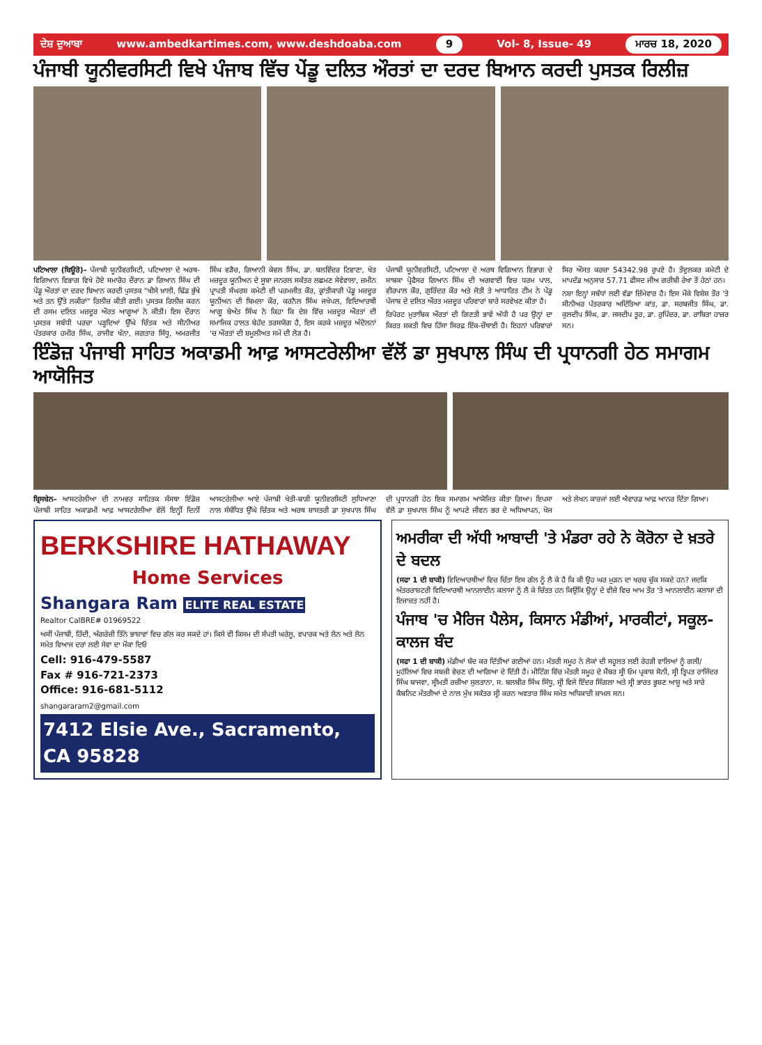ਦੇਸ਼ ਦੁਆਬਾ www.ambedkartimes.com, www.deshdoaba.com 9 Vol- 8, Issue- 49 ਮਾਰਚ 18, 2020
ਪੰਜਾਬੀ ਯੂਨੀਵਰਸਿਟੀ ਵਿਖੇ ਪੰਜਾਬ ਵਿੱਚ ਪੇਂਡੂ ਦਲਿਤ ਔਰਤਾਂ ਦਾ ਦਰਦ ਬਿਆਨ ਕਰਦੀ ਪੁਸਤਕ ਰਿਲੀਜ਼
ਪਟਿਆਲਾ (ਬਿਊਰੋ)– ਪੰਜਾਬੀ ਯੂਨੀਵਰਸਿਟੀ, ਪਟਿਆਲਾ ਦੇ ਅਰਥ-ਵਿਗਿਆਨ ਵਿਭਾਗ ਵਿਖੇ ਹੋਏ ਸਮਾਰੋਹ ਦੌਰਾਨ ਡਾ ਗਿਆਨ ਸਿੰਘ ਦੀ ਪੇਂਡੂ ਔਰਤਾਂ ਦਾ ਦਰਦ ਬਿਆਨ ਕਰਦੀ ਪੁਸਤਕ "ਖੀਸੇ ਖ਼ਾਲੀ, ਢਿੱਡ ਭੁੱਖੇ ਅਤੇ ਤਨ ਉੱਤੇ ਲਕੀਰਾਂ" ਰਿਲੀਜ਼ ਕੀਤੀ ਗਈ। ਪੁਸਤਕ ਰਿਲੀਜ਼ ਕਰਨ ਦੀ ਰਸਮ ਦਲਿਤ ਮਜ਼ਦੂਰ ਔਰਤ ਆਗੂਆਂ ਨੇ ਕੀਤੀ। ਇਸ ਦੌਰਾਨ ਪੁਸਤਕ ਸਬੰਧੀ ਪਰਚਾ ਪੜ੍ਹਦਿਆਂ ਉੱਘੇ ਚਿੰਤਕ ਅਤੇ ਸੀਨੀਅਰ ਪੱਤਰਕਾਰ ਹਮੀਰ ਸਿੰਘ, ਰਾਜੀਵ ਖੰਨਾ, ਜਗਤਾਰ ਸਿੱਧੂ, ਅਮਰਜੀਤ ਸਿੰਘ ਵੜੈਚ, ਗਿਆਨੀ ਕੇਵਲ ਸਿੰਘ, ਡਾ. ਬਲਵਿੰਦਰ ਟਿਵਾਣਾ, ਖੇਤ ਮਜ਼ਦੂਰ ਯੂਨੀਅਨ ਦੇ ਸੂਬਾ ਜਨਰਲ ਸਕੱਤਰ ਲਛਮਣ ਸੇਵੇਵਾਲਾ, ਜ਼ਮੀਨ ਪ੍ਰਾਪਤੀ ਸੰਘਰਸ਼ ਕਮੇਟੀ ਦੀ ਪਰਮਜੀਤ ਕੌਰ, ਕ੍ਰਾਂਤੀਕਾਰੀ ਪੇਂਡੂ ਮਜ਼ਦੂਰ ਯੂਨੀਅਨ ਦੀ ਬਿਮਲਾ ਕੌਰ, ਕਰਨੈਲ ਸਿੰਘ ਜਖੇਪਲ, ਵਿਦਿਆਰਥੀ ਆਗੂ ਬੇਅੰਤ ਸਿੰਘ ਨੇ ਕਿਹਾ ਕਿ ਦੇਸ਼ ਵਿੱਚ ਮਜ਼ਦੂਰ ਔਰਤਾਂ ਦੀ ਸਮਾਜਿਕ ਹਾਲਤ ਬੇਹੱਦ ਤਰਸਯੋਗ ਹੈ, ਇਸ ਕਰਕੇ ਮਜ਼ਦੂਰ ਅੰਦੋਲਨਾਂ 'ਚ ਔਰਤਾਂ ਦੀ ਸ਼ਮੂਲੀਅਤ ਸਮੇਂ ਦੀ ਲੋੜ ਹੈ।
ਪੰਜਾਬੀ ਯੂਨੀਵਰਸਿਟੀ, ਪਟਿਆਲਾ ਦੇ ਅਰਥ ਵਿਗਿਆਨ ਵਿਭਾਗ ਦੇ ਸਾਬਕਾ ਪ੍ਰੋਫੈਸਰ ਗਿਆਨ ਸਿੰਘ ਦੀ ਅਗਵਾਈ ਵਿਚ ਧਰਮ ਪਾਲ, ਵੀਰਪਾਲ ਕੌਰ, ਗੁਰਿੰਦਰ ਕੌਰ ਅਤੇ ਜੋਤੀ ਤੇ ਆਧਾਰਿਤ ਟੀਮ ਨੇ ਪੇਂਡੂ ਪੰਜਾਬ ਦੇ ਦਲਿਤ ਔਰਤ ਮਜ਼ਦੂਰ ਪਰਿਵਾਰਾਂ ਬਾਰੇ ਸਰਵੇਖਣ ਕੀਤਾ ਹੈ।
ਰਿਪੋਰਟ ਮੁਤਾਬਿਕ ਔਰਤਾਂ ਦੀ ਗਿਣਤੀ ਭਾਵੇਂ ਅੱਧੀ ਹੈ ਪਰ ਉਨ੍ਹਾਂ ਦਾ ਕਿਰਤ ਸ਼ਕਤੀ ਵਿਚ ਹਿੱਸਾ ਸਿਰਫ਼ ਇੱਕ-ਚੌਥਾਈ ਹੈ। ਇਹਨਾਂ ਪਰਿਵਾਰਾਂ ਸਿਰ ਔਸਤ ਕਰਜ਼ਾ 54342.98 ਰੁਪਏ ਹੈ। ਤੇਂਦੁਲਕਰ ਕਮੇਟੀ ਦੇ ਮਾਪਦੰਡ ਅਨੁਸਾਰ 57.71 ਫੀਸਦ ਜੀਅ ਗਰੀਬੀ ਰੇਖਾ ਤੋਂ ਹੇਠਾਂ ਹਨ।
ਨਸ਼ਾ ਇਨ੍ਹਾਂ ਸਬੰਧਾਂ ਲਈ ਵੱਡਾ ਜ਼ਿੰਮੇਵਾਰ ਹੈ। ਇਸ ਮੌਕੇ ਵਿਸ਼ੇਸ਼ ਤੌਰ 'ਤੇ ਸੀਨੀਅਰ ਪੱਤਰਕਾਰ ਅਦਿੱਤਿਆ ਕਾਂਤ, ਡਾ. ਸਰਬਜੀਤ ਸਿੰਘ, ਡਾ. ਕੁਲਦੀਪ ਸਿੰਘ, ਡਾ. ਜਸਦੀਪ ਤੂਰ, ਡਾ. ਰੁਪਿੰਦਰ, ਡਾ. ਰਾਬਿਤਾ ਹਾਜ਼ਰ ਸਨ।
ਇੰਡੋਜ਼ ਪੰਜਾਬੀ ਸਾਹਿਤ ਅਕਾਡਮੀ ਆਫ਼ ਆਸਟਰੇਲੀਆ ਵੱਲੋਂ ਡਾ ਸੁਖਪਾਲ ਸਿੰਘ ਦੀ ਪ੍ਰਧਾਨਗੀ ਹੇਠ ਸਮਾਗਮ ਆਯੋਜਿਤ
ਬ੍ਰਿਸਬੇਨ– ਆਸਟਰੇਲੀਆ ਦੀ ਨਾਮਵਰ ਸਾਹਿਤਕ ਸੰਸਥਾ ਇੰਡੋਜ਼ ਪੰਜਾਬੀ ਸਾਹਿਤ ਅਕਾਡਮੀ ਆਫ਼ ਆਸਟਰੇਲੀਆ ਵੱਲੋਂ ਇਨ੍ਹੀਂ ਦਿਨੀਂ ਆਸਟਰੇਲੀਆ ਆਏ ਪੰਜਾਬੀ ਖੇਤੀ-ਬਾੜੀ ਯੂਨੀਵਰਸਿਟੀ ਲੁਧਿਆਣਾ ਨਾਲ ਸੰਬੰਧਿਤ ਉੱਘੇ ਚਿੰਤਕ ਅਤੇ ਅਰਥ ਸ਼ਾਸਤਰੀ ਡਾ ਸੁਖਪਾਲ ਸਿੰਘ ਦੀ ਪ੍ਰਧਾਨਗੀ ਹੇਠ ਇਕ ਸਮਾਗਮ ਆਯੋਜਿਤ ਕੀਤਾ ਗਿਆ। ਇਪਸਾ ਵੱਲੋਂ ਡਾ ਸੁਖਪਾਲ ਸਿੰਘ ਨੂੰ ਆਪਣੇ ਜੀਵਨ ਭਰ ਦੇ ਅਧਿਆਪਨ, ਖੋਜ ਅਤੇ ਲੇਖਨ ਕਾਰਜਾਂ ਲਈ ਐਵਾਰਡ ਆਫ਼ ਆਨਰ ਦਿੱਤਾ ਗਿਆ।
BERKSHIRE HATHAWAY
Home Services
Shangara Ram ELITE REAL ESTATE
Realtor CalBRE# 01969522
ਅਸੀਂ ਪੰਜਾਬੀ, ਹਿੰਦੀ, ਅੰਗਰੇਜ਼ੀ ਤਿੰਨੇ ਭਾਸ਼ਾਵਾਂ ਵਿਚ ਗੱਲ ਕਰ ਸਕਦੇ ਹਾਂ। ਕਿਸੇ ਵੀ ਕਿਸਮ ਦੀ ਸੰਪਤੀ ਘਰੇਲੂ, ਵਪਾਰਕ ਅਤੇ ਲੋਨ ਅਤੇ ਲੋਨ ਸਮੇਤ ਵਿਆਜ ਦਰਾਂ ਲਈ ਸੇਵਾ ਦਾ ਮੌਕਾ ਦਿਓ
Cell: 916-479-5587
Fax # 916-721-2373
Office: 916-681-5112
shangararam2@gmail.com
7412 Elsie Ave., Sacramento, CA 95828
ਅਮਰੀਕਾ ਦੀ ਅੱਧੀ ਆਬਾਦੀ 'ਤੇ ਮੰਡਰਾ ਰਹੇ ਨੇ ਕੋਰੋਨਾ ਦੇ ਖ਼ਤਰੇ ਦੇ ਬਦਲ
(ਸਫਾ 1 ਦੀ ਬਾਕੀ) ਵਿਦਿਆਰਥੀਆਂ ਵਿਚ ਚਿੰਤਾ ਇਸ ਗੱਲ ਨੂੰ ਲੈ ਕੇ ਹੈ ਕਿ ਕੀ ਉਹ ਘਰ ਮੁੜਨ ਦਾ ਖਰਚ ਚੁੱਕ ਸਕਦੇ ਹਨ? ਜਦਕਿ ਅੰਤਰਰਾਸ਼ਟਰੀ ਵਿਦਿਆਰਥੀ ਆਨਲਾਈਨ ਕਲਾਸਾਂ ਨੂੰ ਲੈ ਕੇ ਚਿੰਤਤ ਹਨ ਕਿਉਂਕਿ ਉਨ੍ਹਾਂ ਦੇ ਵੀਜ਼ੇ ਵਿਚ ਆਮ ਤੌਰ 'ਤੇ ਆਨਲਾਈਨ ਕਲਾਸਾਂ ਦੀ ਇਜਾਜ਼ਤ ਨਹੀਂ ਹੈ।
ਪੰਜਾਬ 'ਚ ਮੈਰਿਜ ਪੈਲੇਸ, ਕਿਸਾਨ ਮੰਡੀਆਂ, ਮਾਰਕੀਟਾਂ, ਸਕੂਲ-ਕਾਲਜ ਬੰਦ
(ਸਫਾ 1 ਦੀ ਬਾਕੀ) ਮੰਡੀਆਂ ਬੰਦ ਕਰ ਦਿੱਤੀਆਂ ਗਈਆਂ ਹਨ। ਮੰਤਰੀ ਸਮੂਹ ਨੇ ਲੋਕਾਂ ਦੀ ਸਹੂਲਤ ਲਈ ਰੇਹੜੀ ਵਾਲਿਆਂ ਨੂੰ ਗਲੀ/ਮੁਹੱਲਿਆਂ ਵਿਚ ਸਬਜ਼ੀ ਵੇਚਣ ਦੀ ਆਗਿਆ ਦੇ ਦਿੱਤੀ ਹੈ। ਮੀਟਿੰਗ ਵਿੱਚ ਮੰਤਰੀ ਸਮੂਹ ਦੇ ਮੈਂਬਰ ਸ੍ਰੀ ਓਮ ਪ੍ਰਕਾਸ਼ ਸੋਨੀ, ਸ੍ਰੀ ਤ੍ਰਿਪਤ ਰਾਜਿੰਦਰ ਸਿੰਘ ਬਾਜਵਾ, ਸ੍ਰੀਮਤੀ ਰਜ਼ੀਆ ਸੁਲਤਾਨਾ, ਸ. ਬਲਬੀਰ ਸਿੰਘ ਸਿੱਧੂ, ਸ੍ਰੀ ਵਿਜੇ ਇੰਦਰ ਸਿੰਗਲਾ ਅਤੇ ਸ੍ਰੀ ਭਾਰਤ ਭੂਸ਼ਣ ਆਸ਼ੂ ਅਤੇ ਸਾਰੇ ਕੈਬਨਿਟ ਮੰਤਰੀਆਂ ਦੇ ਨਾਲ ਮੁੱਖ ਸਕੱਤਰ ਸ੍ਰੀ ਕਰਨ ਅਵਤਾਰ ਸਿੰਘ ਸਮੇਤ ਅਧਿਕਾਰੀ ਸ਼ਾਮਲ ਸਨ।